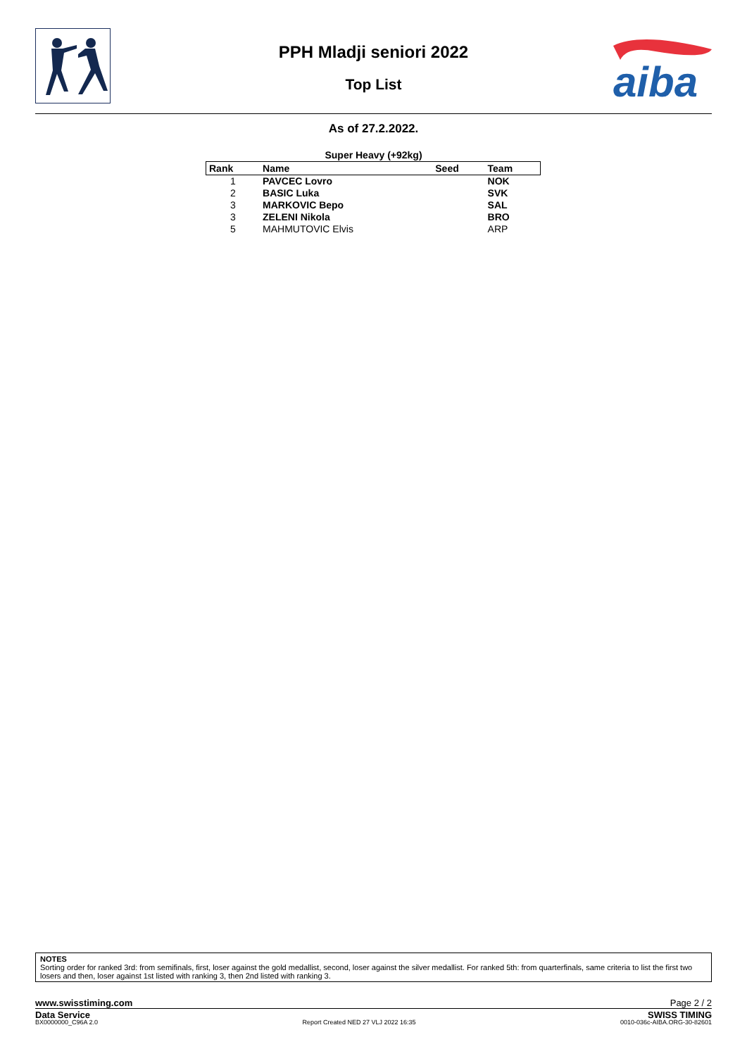PPH Mladji seniori 2022
Top List
aiba
As of 27.2.2022.
Super Heavy (+92kg)
| Rank | Name | Seed | Team |
| --- | --- | --- | --- |
| 1 | PAVCEC Lovro | | NOK |
| 2 | BASIC Luka | | SVK |
| 3 | MARKOVIC Bepo | | SAL |
| 3 | ZELENI Nikola | | BRO |
| 5 | MAHMUTOVIC Elvis | | ARP |
NOTES
Sorting order for ranked 3rd: from semifinals, first, loser against the gold medallist, second, loser against the silver medallist. For ranked 5th: from quarterfinals, same criteria to list the first two losers and then, loser against 1st listed with ranking 3, then 2nd listed with ranking 3.
www.swisstiming.com Page 2 / 2
Data Service SWISS TIMING
BX0000000_C96A 2.0 Report Created NED 27 VLJ 2022 16:35 0010-036c-AIBA.ORG-30-82601